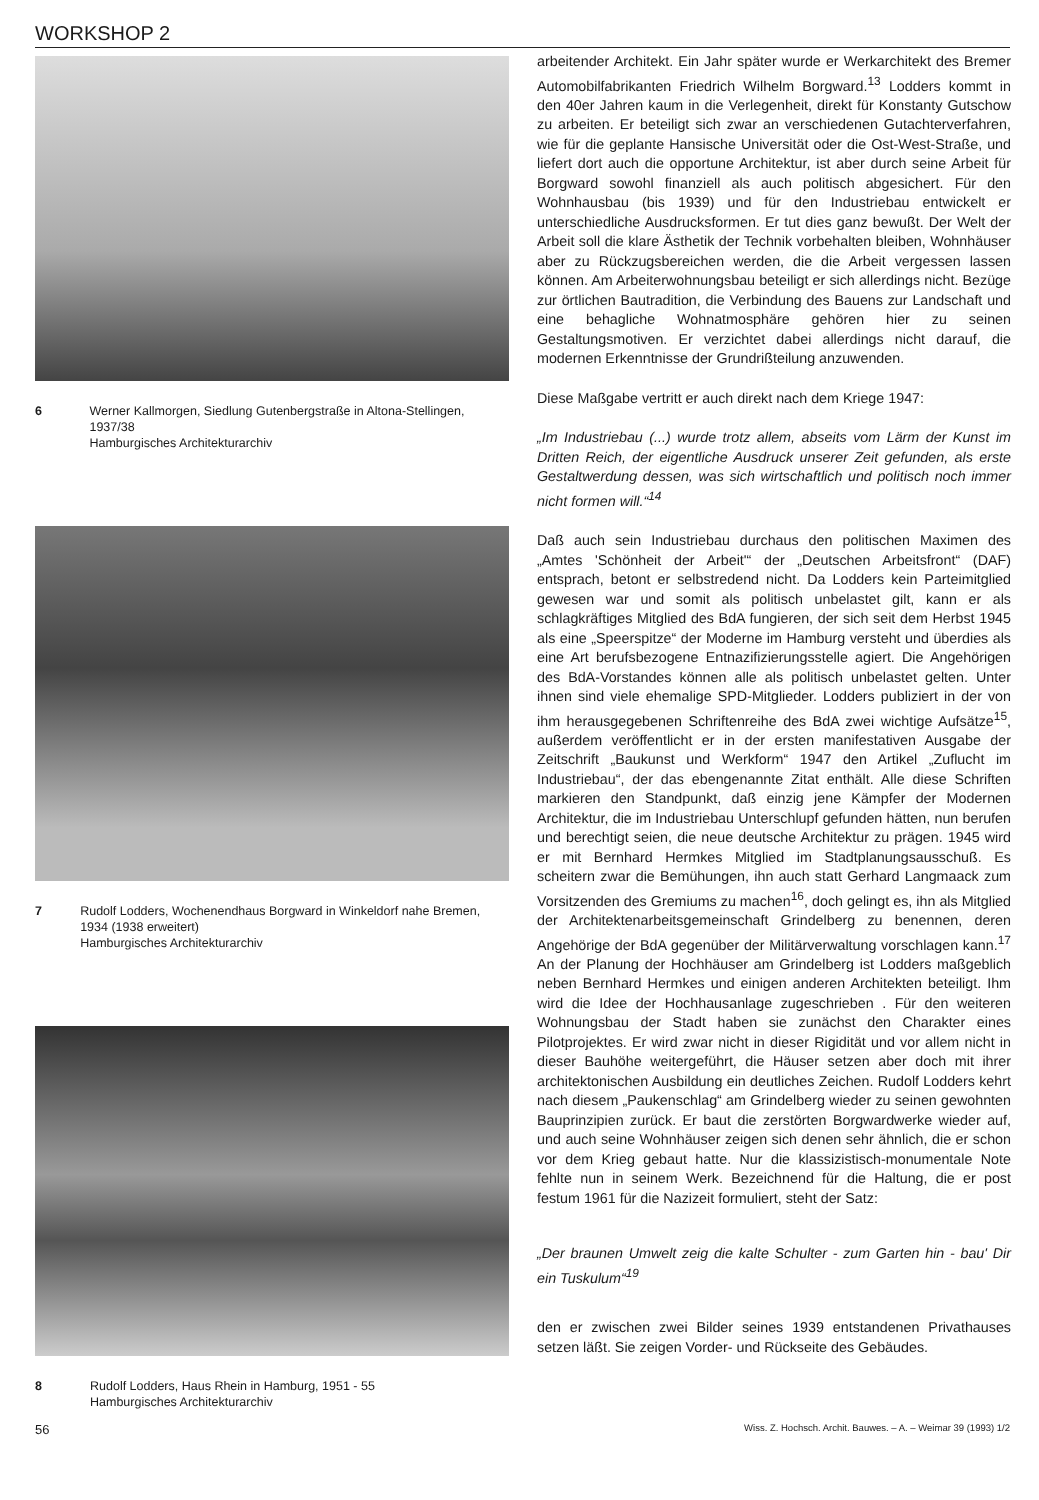WORKSHOP 2
6 Werner Kallmorgen, Siedlung Gutenbergstraße in Altona-Stellingen, 1937/38
Hamburgisches Architekturarchiv
7 Rudolf Lodders, Wochenendhaus Borgward in Winkeldorf nahe Bremen, 1934 (1938 erweitert)
Hamburgisches Architekturarchiv
8 Rudolf Lodders, Haus Rhein in Hamburg, 1951 - 55
Hamburgisches Architekturarchiv
arbeitender Architekt. Ein Jahr später wurde er Werkarchitekt des Bremer Automobilfabrikanten Friedrich Wilhelm Borgward.<sup>13</sup> Lodders kommt in den 40er Jahren kaum in die Verlegenheit, direkt für Konstanty Gutschow zu arbeiten. Er beteiligt sich zwar an verschiedenen Gutachterverfahren, wie für die geplante Hansische Universität oder die Ost-West-Straße, und liefert dort auch die opportune Architektur, ist aber durch seine Arbeit für Borgward sowohl finanziell als auch politisch abgesichert. Für den Wohnhausbau (bis 1939) und für den Industriebau entwickelt er unterschiedliche Ausdrucksformen. Er tut dies ganz bewußt. Der Welt der Arbeit soll die klare Ästhetik der Technik vorbehalten bleiben, Wohnhäuser aber zu Rückzugsbereichen werden, die die Arbeit vergessen lassen können. Am Arbeiterwohnungsbau beteiligt er sich allerdings nicht. Bezüge zur örtlichen Bautradition, die Verbindung des Bauens zur Landschaft und eine behagliche Wohnatmosphäre gehören hier zu seinen Gestaltungsmotiven. Er verzichtet dabei allerdings nicht darauf, die modernen Erkenntnisse der Grundrißteilung anzuwenden.
Diese Maßgabe vertritt er auch direkt nach dem Kriege 1947:
„Im Industriebau (...) wurde trotz allem, abseits vom Lärm der Kunst im Dritten Reich, der eigentliche Ausdruck unserer Zeit gefunden, als erste Gestaltwerdung dessen, was sich wirtschaftlich und politisch noch immer nicht formen will.“<sup>14</sup>
Daß auch sein Industriebau durchaus den politischen Maximen des „Amtes 'Schönheit der Arbeit'“ der „Deutschen Arbeitsfront“ (DAF) entsprach, betont er selbstredend nicht. Da Lodders kein Parteimitglied gewesen war und somit als politisch unbelastet gilt, kann er als schlagkräftiges Mitglied des BdA fungieren, der sich seit dem Herbst 1945 als eine „Speerspitze“ der Moderne im Hamburg versteht und überdies als eine Art berufsbezogene Entnazifizierungsstelle agiert. Die Angehörigen des BdA-Vorstandes können alle als politisch unbelastet gelten. Unter ihnen sind viele ehemalige SPD-Mitglieder. Lodders publiziert in der von ihm herausgegebenen Schriftenreihe des BdA zwei wichtige Aufsätze<sup>15</sup>, außerdem veröffentlicht er in der ersten manifestativen Ausgabe der Zeitschrift „Baukunst und Werkform“ 1947 den Artikel „Zuflucht im Industriebau“, der das ebengenannte Zitat enthält. Alle diese Schriften markieren den Standpunkt, daß einzig jene Kämpfer der Modernen Architektur, die im Industriebau Unterschlupf gefunden hätten, nun berufen und berechtigt seien, die neue deutsche Architektur zu prägen. 1945 wird er mit Bernhard Hermkes Mitglied im Stadtplanungsausschuß. Es scheitern zwar die Bemühungen, ihn auch statt Gerhard Langmaack zum Vorsitzenden des Gremiums zu machen<sup>16</sup>, doch gelingt es, ihn als Mitglied der Architektenarbeitsgemeinschaft Grindelberg zu benennen, deren Angehörige der BdA gegenüber der Militärverwaltung vorschlagen kann.<sup>17</sup> An der Planung der Hochhäuser am Grindelberg ist Lodders maßgeblich neben Bernhard Hermkes und einigen anderen Architekten beteiligt. Ihm wird die Idee der Hochhausanlage zugeschrieben . Für den weiteren Wohnungsbau der Stadt haben sie zunächst den Charakter eines Pilotprojektes. Er wird zwar nicht in dieser Rigidität und vor allem nicht in dieser Bauhöhe weitergeführt, die Häuser setzen aber doch mit ihrer architektonischen Ausbildung ein deutliches Zeichen. Rudolf Lodders kehrt nach diesem „Paukenschlag“ am Grindelberg wieder zu seinen gewohnten Bauprinzipien zurück. Er baut die zerstörten Borgwardwerke wieder auf, und auch seine Wohnhäuser zeigen sich denen sehr ähnlich, die er schon vor dem Krieg gebaut hatte. Nur die klassizistisch-monumentale Note fehlte nun in seinem Werk. Bezeichnend für die Haltung, die er post festum 1961 für die Nazizeit formuliert, steht der Satz:
„Der braunen Umwelt zeig die kalte Schulter - zum Garten hin - bau' Dir ein Tuskulum“<sup>19</sup>
den er zwischen zwei Bilder seines 1939 entstandenen Privathauses setzen läßt. Sie zeigen Vorder- und Rückseite des Gebäudes.
56 Wiss. Z. Hochsch. Archit. Bauwes. – A. – Weimar 39 (1993) 1/2